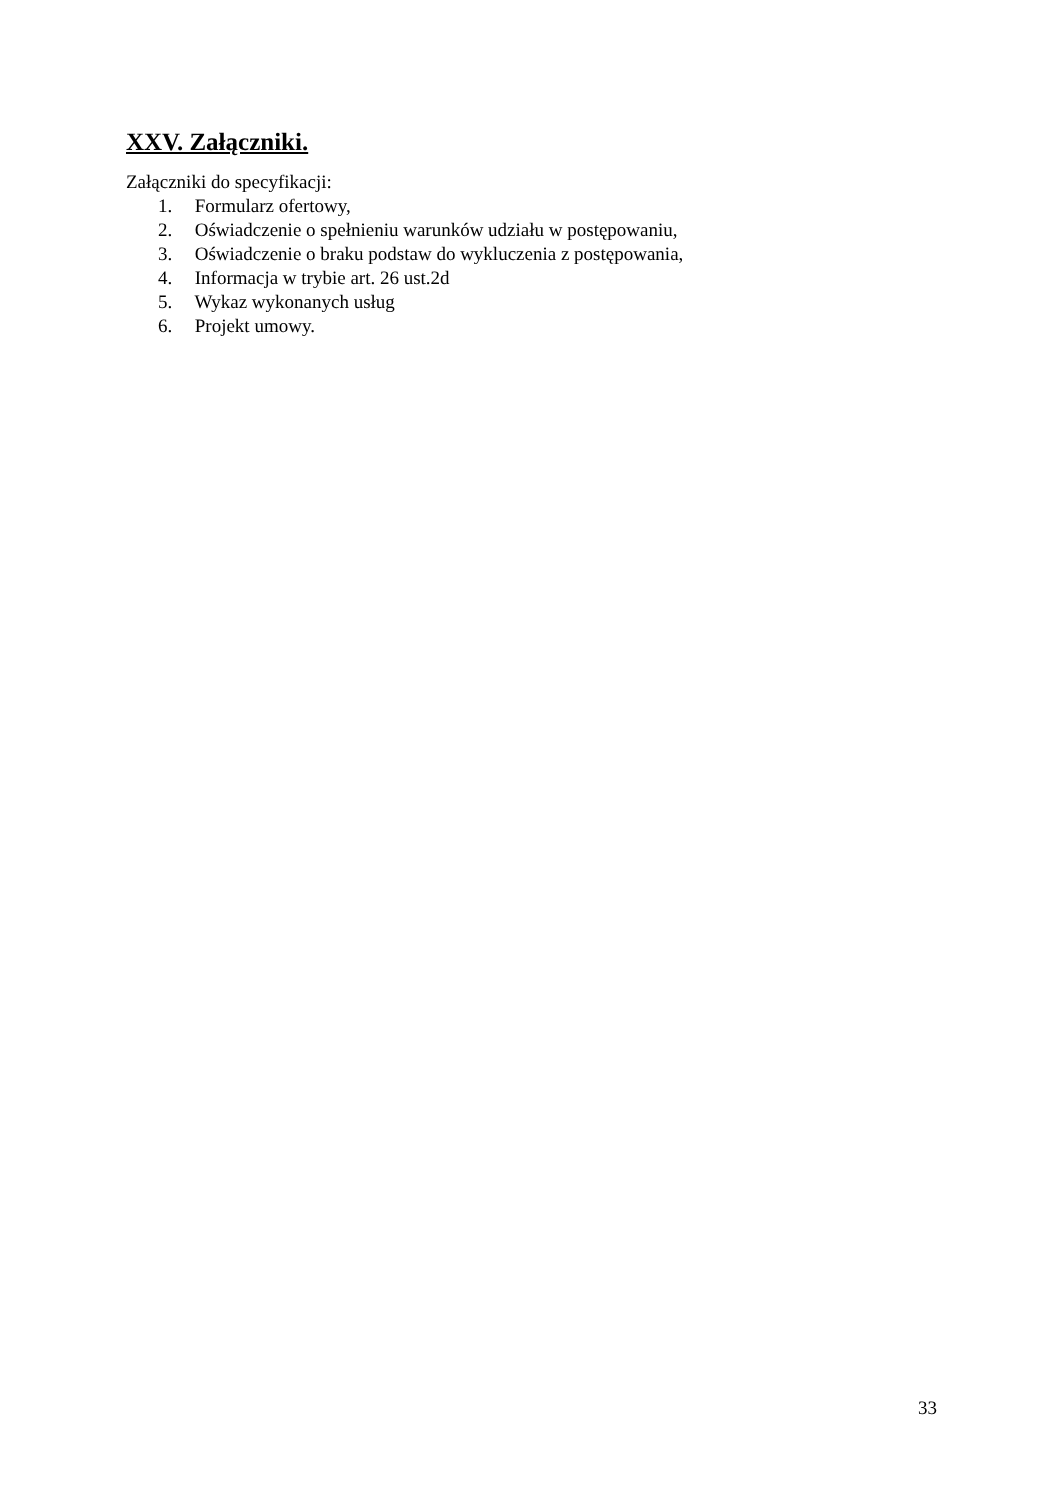XXV. Załączniki.
Załączniki do specyfikacji:
1. Formularz ofertowy,
2. Oświadczenie o spełnieniu warunków udziału w postępowaniu,
3. Oświadczenie o braku podstaw do wykluczenia z postępowania,
4. Informacja w trybie art. 26 ust.2d
5. Wykaz wykonanych usług
6. Projekt umowy.
33